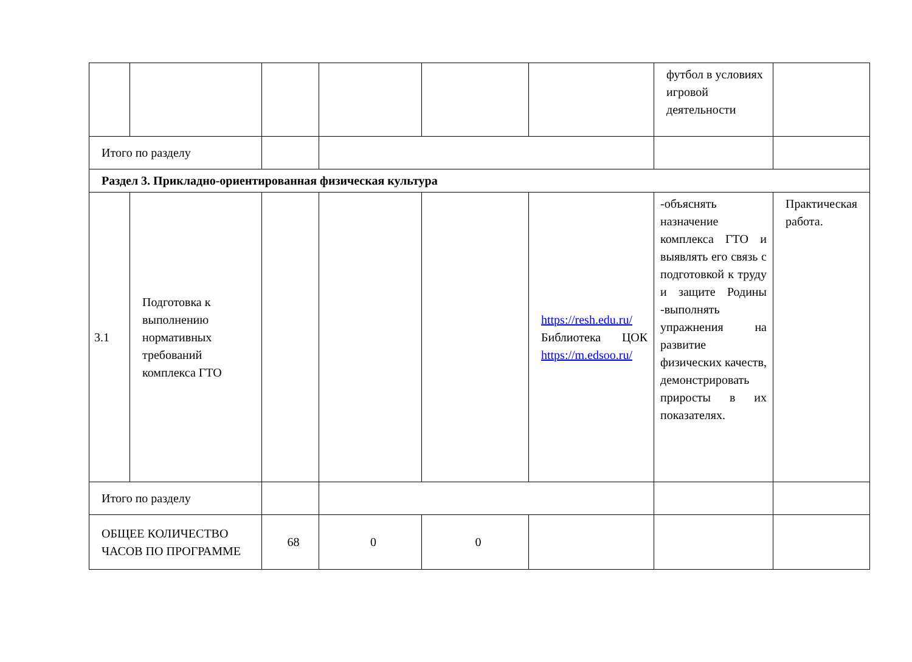| | | | | | | футбол в условиях игровой деятельности | |
| Итого по разделу | | | | | | | |
| Раздел 3. Прикладно-ориентированная физическая культура | | | | | | | |
| 3.1 | Подготовка к выполнению нормативных требований комплекса ГТО | | | | https://resh.edu.ru/ Библиотека ЦОК https://m.edsoo.ru/ | -объяснять назначение комплекса ГТО и выявлять его связь с подготовкой к труду и защите Родины -выполнять упражнения на развитие физических качеств, демонстрировать приросты в их показателях. | Практическая работа. |
| Итого по разделу | | | | | | | |
| ОБЩЕЕ КОЛИЧЕСТВО ЧАСОВ ПО ПРОГРАММЕ | | 68 | 0 | 0 | | | |